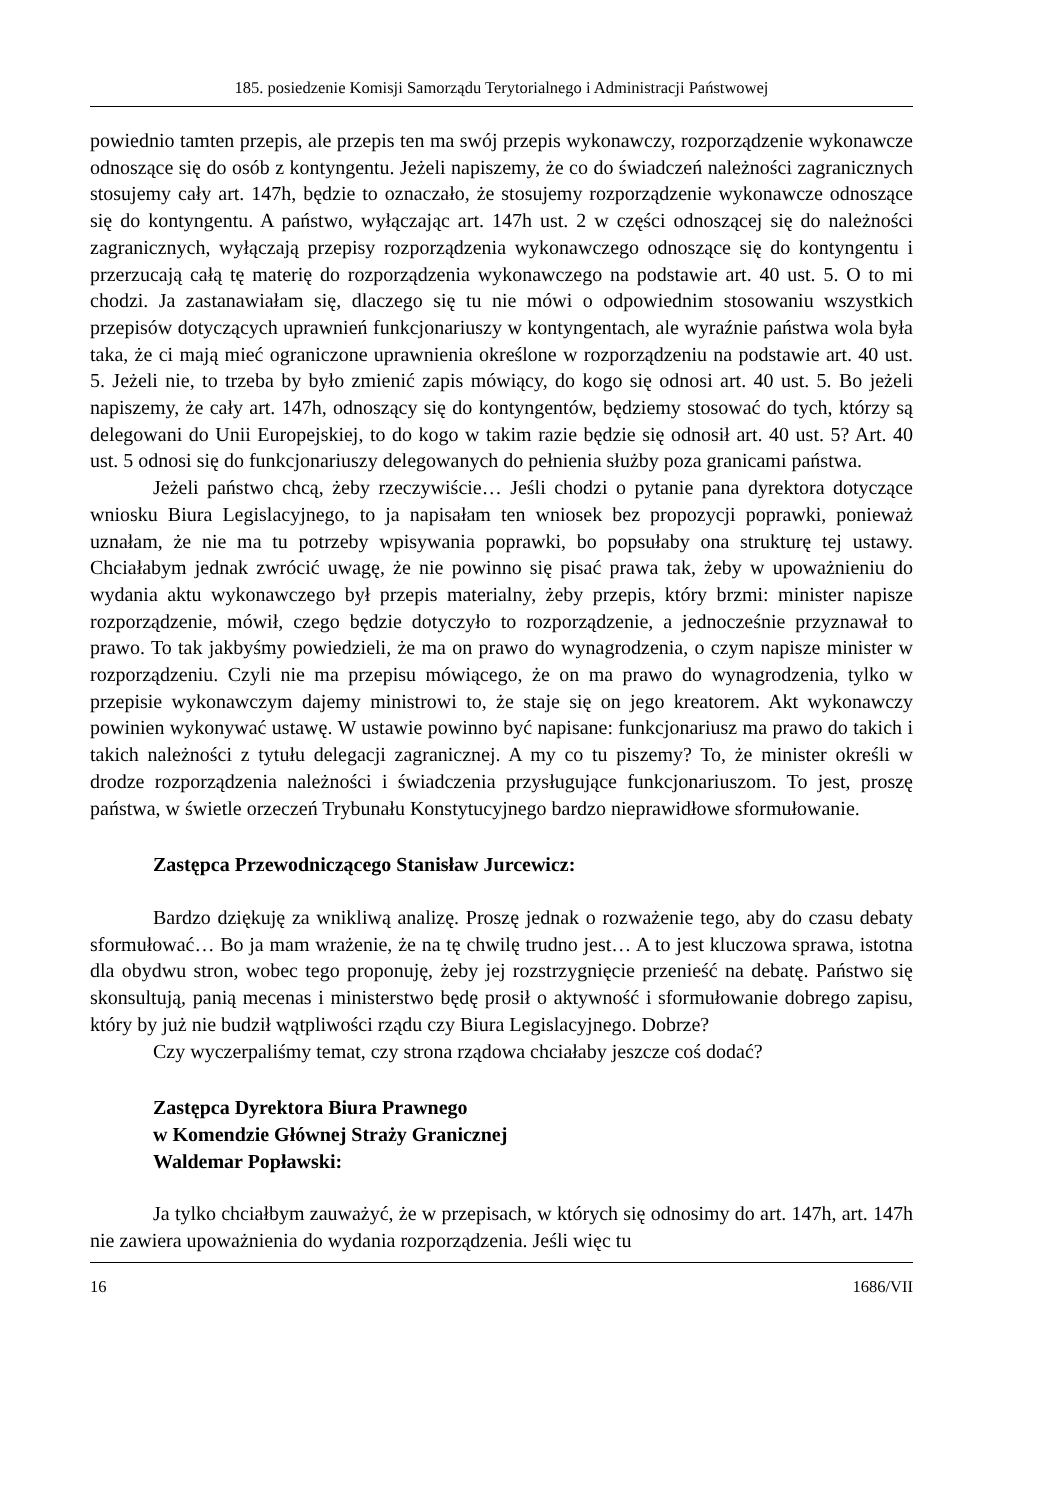185. posiedzenie Komisji Samorządu Terytorialnego i Administracji Państwowej
powiednio tamten przepis, ale przepis ten ma swój przepis wykonawczy, rozporządzenie wykonawcze odnoszące się do osób z kontyngentu. Jeżeli napiszemy, że co do świadczeń należności zagranicznych stosujemy cały art. 147h, będzie to oznaczało, że stosujemy rozporządzenie wykonawcze odnoszące się do kontyngentu. A państwo, wyłączając art. 147h ust. 2 w części odnoszącej się do należności zagranicznych, wyłączają przepisy rozporządzenia wykonawczego odnoszące się do kontyngentu i przerzucają całą tę materię do rozporządzenia wykonawczego na podstawie art. 40 ust. 5. O to mi chodzi. Ja zastanawiałam się, dlaczego się tu nie mówi o odpowiednim stosowaniu wszystkich przepisów dotyczących uprawnień funkcjonariuszy w kontyngentach, ale wyraźnie państwa wola była taka, że ci mają mieć ograniczone uprawnienia określone w rozporządzeniu na podstawie art. 40 ust. 5. Jeżeli nie, to trzeba by było zmienić zapis mówiący, do kogo się odnosi art. 40 ust. 5. Bo jeżeli napiszemy, że cały art. 147h, odnoszący się do kontyngentów, będziemy stosować do tych, którzy są delegowani do Unii Europejskiej, to do kogo w takim razie będzie się odnosił art. 40 ust. 5? Art. 40 ust. 5 odnosi się do funkcjonariuszy delegowanych do pełnienia służby poza granicami państwa.
Jeżeli państwo chcą, żeby rzeczywiście… Jeśli chodzi o pytanie pana dyrektora dotyczące wniosku Biura Legislacyjnego, to ja napisałam ten wniosek bez propozycji poprawki, ponieważ uznałam, że nie ma tu potrzeby wpisywania poprawki, bo popsułaby ona strukturę tej ustawy. Chciałabym jednak zwrócić uwagę, że nie powinno się pisać prawa tak, żeby w upoważnieniu do wydania aktu wykonawczego był przepis materialny, żeby przepis, który brzmi: minister napisze rozporządzenie, mówił, czego będzie dotyczyło to rozporządzenie, a jednocześnie przyznawał to prawo. To tak jakbyśmy powiedzieli, że ma on prawo do wynagrodzenia, o czym napisze minister w rozporządzeniu. Czyli nie ma przepisu mówiącego, że on ma prawo do wynagrodzenia, tylko w przepisie wykonawczym dajemy ministrowi to, że staje się on jego kreatorem. Akt wykonawczy powinien wykonywać ustawę. W ustawie powinno być napisane: funkcjonariusz ma prawo do takich i takich należności z tytułu delegacji zagranicznej. A my co tu piszemy? To, że minister określi w drodze rozporządzenia należności i świadczenia przysługujące funkcjonariuszom. To jest, proszę państwa, w świetle orzeczeń Trybunału Konstytucyjnego bardzo nieprawidłowe sformułowanie.
Zastępca Przewodniczącego Stanisław Jurcewicz:
Bardzo dziękuję za wnikliwą analizę. Proszę jednak o rozważenie tego, aby do czasu debaty sformułować… Bo ja mam wrażenie, że na tę chwilę trudno jest… A to jest kluczowa sprawa, istotna dla obydwu stron, wobec tego proponuję, żeby jej rozstrzygnięcie przenieść na debatę. Państwo się skonsultują, panią mecenas i ministerstwo będę prosił o aktywność i sformułowanie dobrego zapisu, który by już nie budził wątpliwości rządu czy Biura Legislacyjnego. Dobrze?
Czy wyczerpaliśmy temat, czy strona rządowa chciałaby jeszcze coś dodać?
Zastępca Dyrektora Biura Prawnego
w Komendzie Głównej Straży Granicznej
Waldemar Popławski:
Ja tylko chciałbym zauważyć, że w przepisach, w których się odnosimy do art. 147h, art. 147h nie zawiera upoważnienia do wydania rozporządzenia. Jeśli więc tu
16 1686/VII